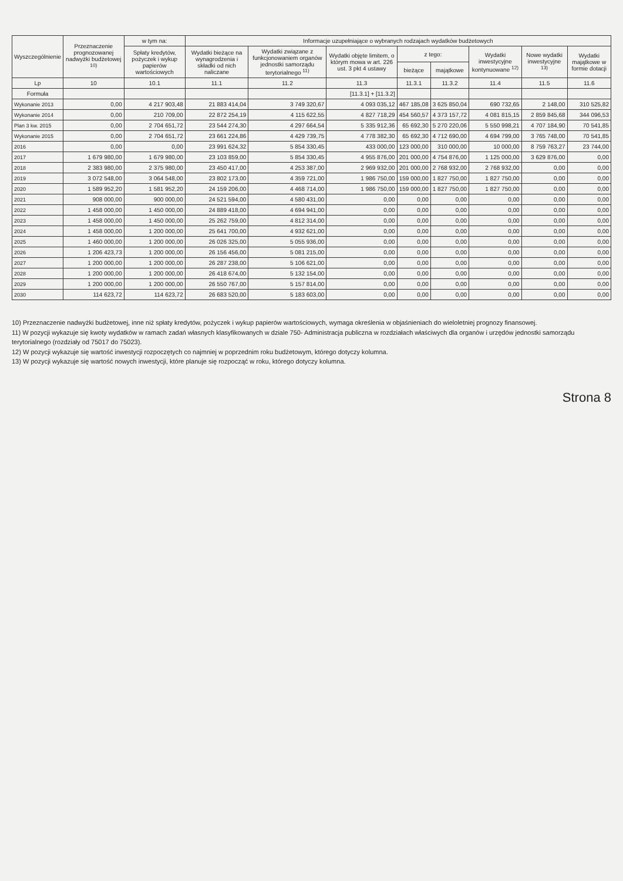| Wyszczególnienie | Przeznaczenie prognozowanej nadwyżki budżetowej <sup>10)</sup> | w tym na: | Informacje uzupełniające o wybranych rodzajach wydatków budżetowych | | | | | | | |
| --- | --- | --- | --- | --- | --- | --- | --- | --- | --- | --- |
| | | Spłaty kredytów, pożyczek i wykup papierów wartościowych | Wydatki bieżące na wynagrodzenia i składki od nich naliczane | Wydatki związane z funkcjonowaniem organów jednostki samorządu terytorialnego <sup>11)</sup> | Wydatki objęte limitem, o którym mowa w art. 226 ust. 3 pkt 4 ustawy | z tego: | | Wydatki inwestycyjne kontynuowane <sup>12)</sup> | Nowe wydatki inwestycyjne <sup>13)</sup> | Wydatki majątkowe w formie dotacji |
| | | | | | | bieżące | majątkowe | | | |
| Lp | 10 | 10.1 | 11.1 | 11.2 | 11.3 | 11.3.1 | 11.3.2 | 11.4 | 11.5 | 11.6 |
| Formuła | | | | | [11.3.1] + [11.3.2] | | | | | |
| Wykonanie 2013 | 0,00 | 4 217 903,48 | 21 883 414,04 | 3 749 320,67 | 4 093 035,12 | 467 185,08 | 3 625 850,04 | 690 732,65 | 2 148,00 | 310 525,82 |
| Wykonanie 2014 | 0,00 | 210 709,00 | 22 872 254,19 | 4 115 622,55 | 4 827 718,29 | 454 560,57 | 4 373 157,72 | 4 081 815,15 | 2 859 845,68 | 344 096,53 |
| Plan 3 kw. 2015 | 0,00 | 2 704 651,72 | 23 544 274,30 | 4 297 664,54 | 5 335 912,36 | 65 692,30 | 5 270 220,06 | 5 550 998,21 | 4 707 184,90 | 70 541,85 |
| Wykonanie 2015 | 0,00 | 2 704 651,72 | 23 661 224,86 | 4 429 739,75 | 4 778 382,30 | 65 692,30 | 4 712 690,00 | 4 694 799,00 | 3 765 748,00 | 70 541,85 |
| 2016 | 0,00 | 0,00 | 23 991 624,32 | 5 854 330,45 | 433 000,00 | 123 000,00 | 310 000,00 | 10 000,00 | 8 759 763,27 | 23 744,00 |
| 2017 | 1 679 980,00 | 1 679 980,00 | 23 103 859,00 | 5 854 330,45 | 4 955 876,00 | 201 000,00 | 4 754 876,00 | 1 125 000,00 | 3 629 876,00 | 0,00 |
| 2018 | 2 383 980,00 | 2 375 980,00 | 23 450 417,00 | 4 253 387,00 | 2 969 932,00 | 201 000,00 | 2 768 932,00 | 2 768 932,00 | 0,00 | 0,00 |
| 2019 | 3 072 548,00 | 3 064 548,00 | 23 802 173,00 | 4 359 721,00 | 1 986 750,00 | 159 000,00 | 1 827 750,00 | 1 827 750,00 | 0,00 | 0,00 |
| 2020 | 1 589 952,20 | 1 581 952,20 | 24 159 206,00 | 4 468 714,00 | 1 986 750,00 | 159 000,00 | 1 827 750,00 | 1 827 750,00 | 0,00 | 0,00 |
| 2021 | 908 000,00 | 900 000,00 | 24 521 594,00 | 4 580 431,00 | 0,00 | 0,00 | 0,00 | 0,00 | 0,00 | 0,00 |
| 2022 | 1 458 000,00 | 1 450 000,00 | 24 889 418,00 | 4 694 941,00 | 0,00 | 0,00 | 0,00 | 0,00 | 0,00 | 0,00 |
| 2023 | 1 458 000,00 | 1 450 000,00 | 25 262 759,00 | 4 812 314,00 | 0,00 | 0,00 | 0,00 | 0,00 | 0,00 | 0,00 |
| 2024 | 1 458 000,00 | 1 200 000,00 | 25 641 700,00 | 4 932 621,00 | 0,00 | 0,00 | 0,00 | 0,00 | 0,00 | 0,00 |
| 2025 | 1 460 000,00 | 1 200 000,00 | 26 026 325,00 | 5 055 936,00 | 0,00 | 0,00 | 0,00 | 0,00 | 0,00 | 0,00 |
| 2026 | 1 206 423,73 | 1 200 000,00 | 26 156 456,00 | 5 081 215,00 | 0,00 | 0,00 | 0,00 | 0,00 | 0,00 | 0,00 |
| 2027 | 1 200 000,00 | 1 200 000,00 | 26 287 238,00 | 5 106 621,00 | 0,00 | 0,00 | 0,00 | 0,00 | 0,00 | 0,00 |
| 2028 | 1 200 000,00 | 1 200 000,00 | 26 418 674,00 | 5 132 154,00 | 0,00 | 0,00 | 0,00 | 0,00 | 0,00 | 0,00 |
| 2029 | 1 200 000,00 | 1 200 000,00 | 26 550 767,00 | 5 157 814,00 | 0,00 | 0,00 | 0,00 | 0,00 | 0,00 | 0,00 |
| 2030 | 114 623,72 | 114 623,72 | 26 683 520,00 | 5 183 603,00 | 0,00 | 0,00 | 0,00 | 0,00 | 0,00 | 0,00 |
10) Przeznaczenie nadwyżki budżetowej, inne niż spłaty kredytów, pożyczek i wykup papierów wartościowych, wymaga określenia w objaśnieniach do wieloletniej prognozy finansowej.
11) W pozycji wykazuje się kwoty wydatków w ramach zadań własnych klasyfikowanych w dziale 750- Administracja publiczna w rozdziałach właściwych dla organów i urzędów jednostki samorządu terytorialnego (rozdziały od 75017 do 75023).
12) W pozycji wykazuje się wartość inwestycji rozpoczętych co najmniej w poprzednim roku budżetowym, którego dotyczy kolumna.
13) W pozycji wykazuje się wartość nowych inwestycji, które planuje się rozpocząć w roku, którego dotyczy kolumna.
Strona 8